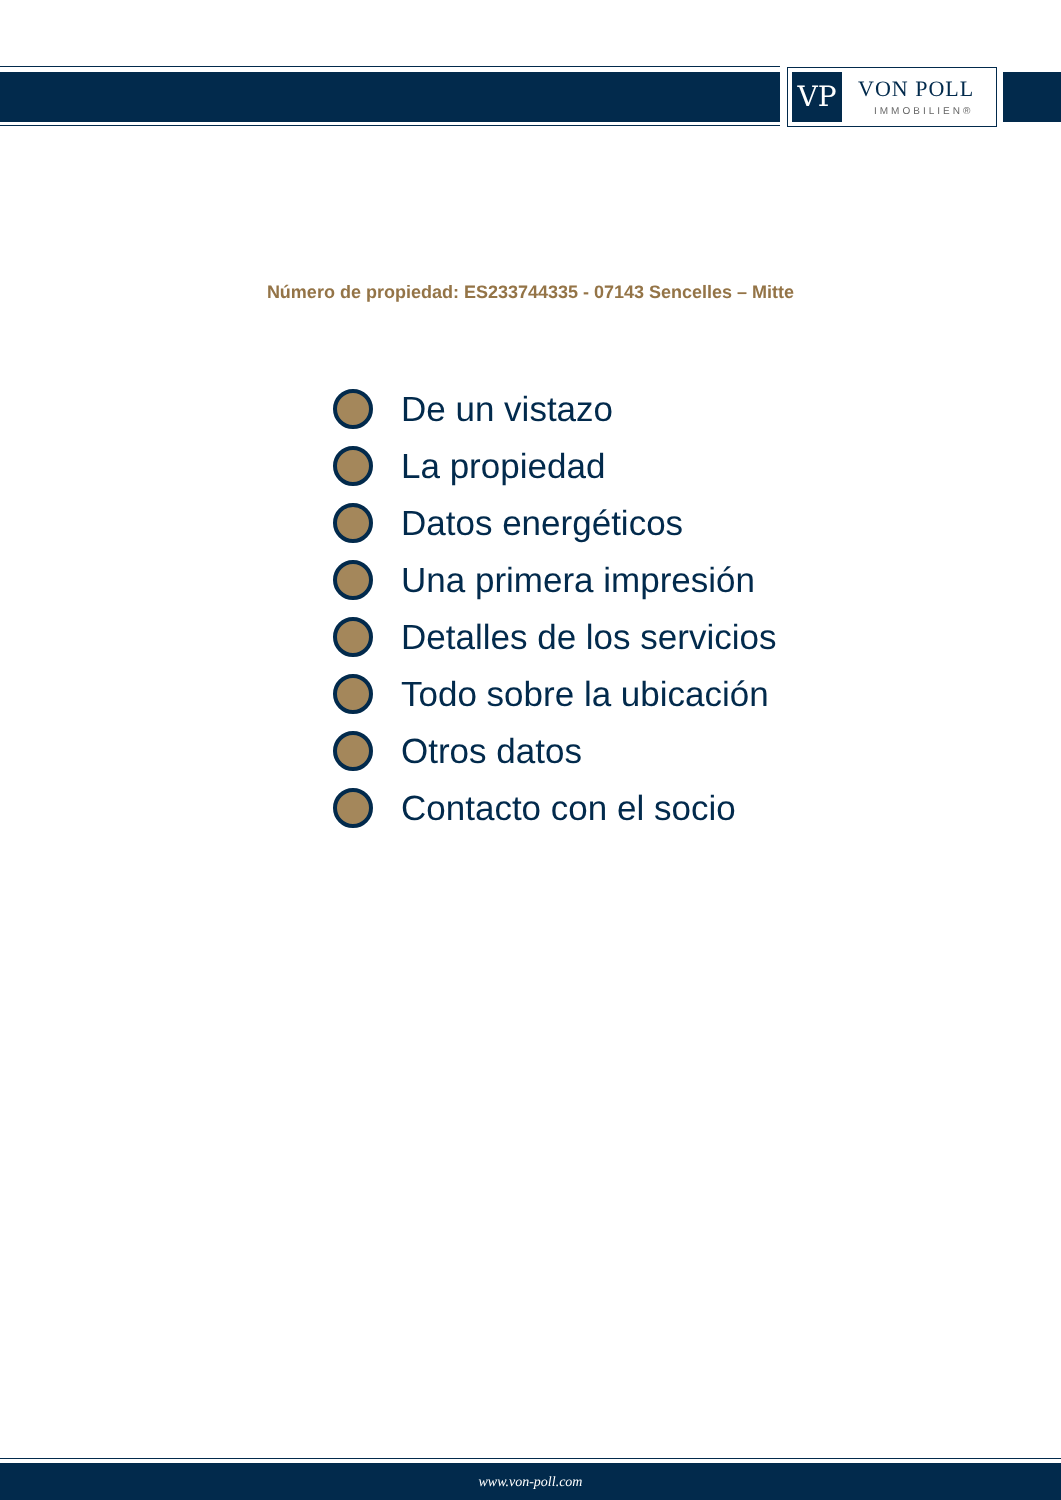VP VON POLL
IMMOBILIEN®
Número de propiedad: ES233744335 - 07143 Sencelles – Mitte
De un vistazo
La propiedad
Datos energéticos
Una primera impresión
Detalles de los servicios
Todo sobre la ubicación
Otros datos
Contacto con el socio
www.von-poll.com